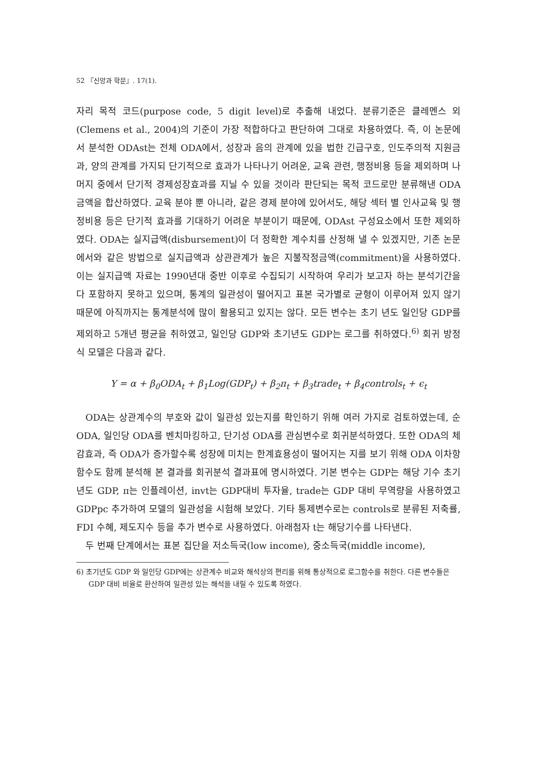52 『신앙과 학문』. 17(1).
자리 목적 코드(purpose code, 5 digit level)로 추출해 내었다. 분류기준은 클레멘스 외(Clemens et al., 2004)의 기준이 가장 적합하다고 판단하여 그대로 차용하였다. 즉, 이 논문에서 분석한 ODAst는 전체 ODA에서, 성장과 음의 관계에 있을 법한 긴급구호, 인도주의적 지원금과, 양의 관계를 가지되 단기적으로 효과가 나타나기 어려운, 교육 관련, 행정비용 등을 제외하며 나머지 중에서 단기적 경제성장효과를 지닐 수 있을 것이라 판단되는 목적 코드로만 분류해낸 ODA 금액을 합산하였다. 교육 분야 뿐 아니라, 같은 경제 분야에 있어서도, 해당 섹터 별 인사교육 및 행정비용 등은 단기적 효과를 기대하기 어려운 부분이기 때문에, ODAst 구성요소에서 또한 제외하였다. ODA는 실지급액(disbursement)이 더 정확한 계수치를 산정해 낼 수 있겠지만, 기존 논문에서와 같은 방법으로 실지급액과 상관관계가 높은 지불작정금액(commitment)을 사용하였다. 이는 실지급액 자료는 1990년대 중반 이후로 수집되기 시작하여 우리가 보고자 하는 분석기간을 다 포함하지 못하고 있으며, 통계의 일관성이 떨어지고 표본 국가별로 균형이 이루어져 있지 않기 때문에 아직까지는 통계분석에 많이 활용되고 있지는 않다. 모든 변수는 초기 년도 일인당 GDP를 제외하고 5개년 평균을 취하였고, 일인당 GDP와 초기년도 GDP는 로그를 취하였다.<sup>6)</sup> 회귀 방정식 모델은 다음과 같다.
Y = α + β<sub>0</sub>ODA<sub>t</sub> + β<sub>1</sub>Log(GDP<sub>t</sub>) + β<sub>2</sub>π<sub>t</sub> + β<sub>3</sub>trade<sub>t</sub> + β<sub>4</sub>controls<sub>t</sub> + ϵ<sub>t</sub>
ODA는 상관계수의 부호와 값이 일관성 있는지를 확인하기 위해 여러 가지로 검토하였는데, 순 ODA, 일인당 ODA를 벤치마킹하고, 단기성 ODA를 관심변수로 회귀분석하였다. 또한 ODA의 체감효과, 즉 ODA가 증가할수록 성장에 미치는 한계효용성이 떨어지는 지를 보기 위해 ODA 이차항 함수도 함께 분석해 본 결과를 회귀분석 결과표에 명시하였다. 기본 변수는 GDP는 해당 기수 초기년도 GDP, π는 인플레이션, invt는 GDP대비 투자율, trade는 GDP 대비 무역량을 사용하였고 GDPpc 추가하여 모델의 일관성을 시험해 보았다. 기타 통제변수로는 controls로 분류된 저축률, FDI 수혜, 제도지수 등을 추가 변수로 사용하였다. 아래첨자 t는 해당기수를 나타낸다.
두 번째 단계에서는 표본 집단을 저소득국(low income), 중소득국(middle income),
6) 초기년도 GDP 와 일인당 GDP에는 상관계수 비교와 해석상의 편리를 위해 통상적으로 로그함수를 취한다. 다른 변수들은 GDP 대비 비율로 환산하여 일관성 있는 해석을 내릴 수 있도록 하였다.